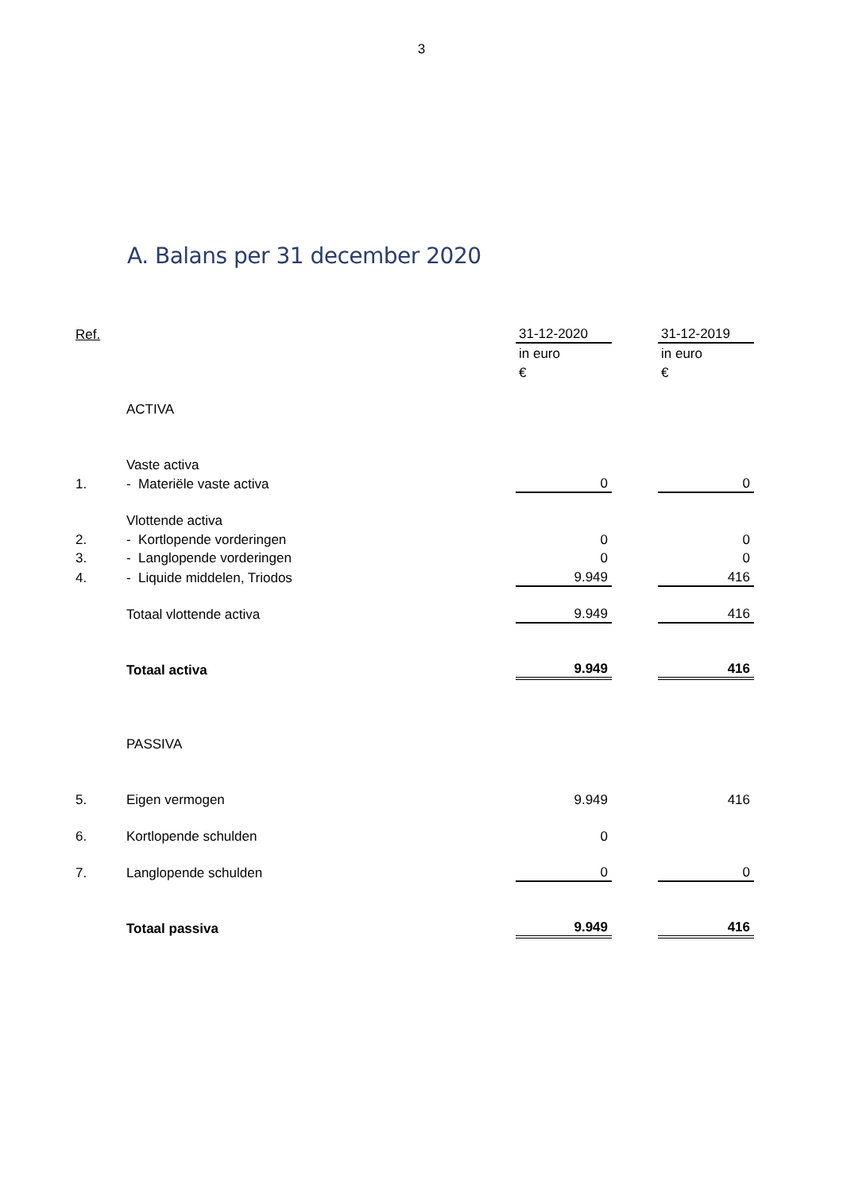3
A. Balans per 31 december 2020
| Ref. | | 31-12-2020 | | 31-12-2019 |
| | | in euro | | in euro |
| | | € | | € |
| | ACTIVA | | | |
| | Vaste activa | | | |
| 1. | - Materiële vaste activa | 0 | | 0 |
| | Vlottende activa | | | |
| 2. | - Kortlopende vorderingen | 0 | | 0 |
| 3. | - Langlopende vorderingen | 0 | | 0 |
| 4. | - Liquide middelen, Triodos | 9.949 | | 416 |
| | Totaal vlottende activa | 9.949 | | 416 |
| | Totaal activa | 9.949 | | 416 |
| | PASSIVA | | | |
| 5. | Eigen vermogen | 9.949 | | 416 |
| 6. | Kortlopende schulden | 0 | | |
| 7. | Langlopende schulden | 0 | | 0 |
| | Totaal passiva | 9.949 | | 416 |